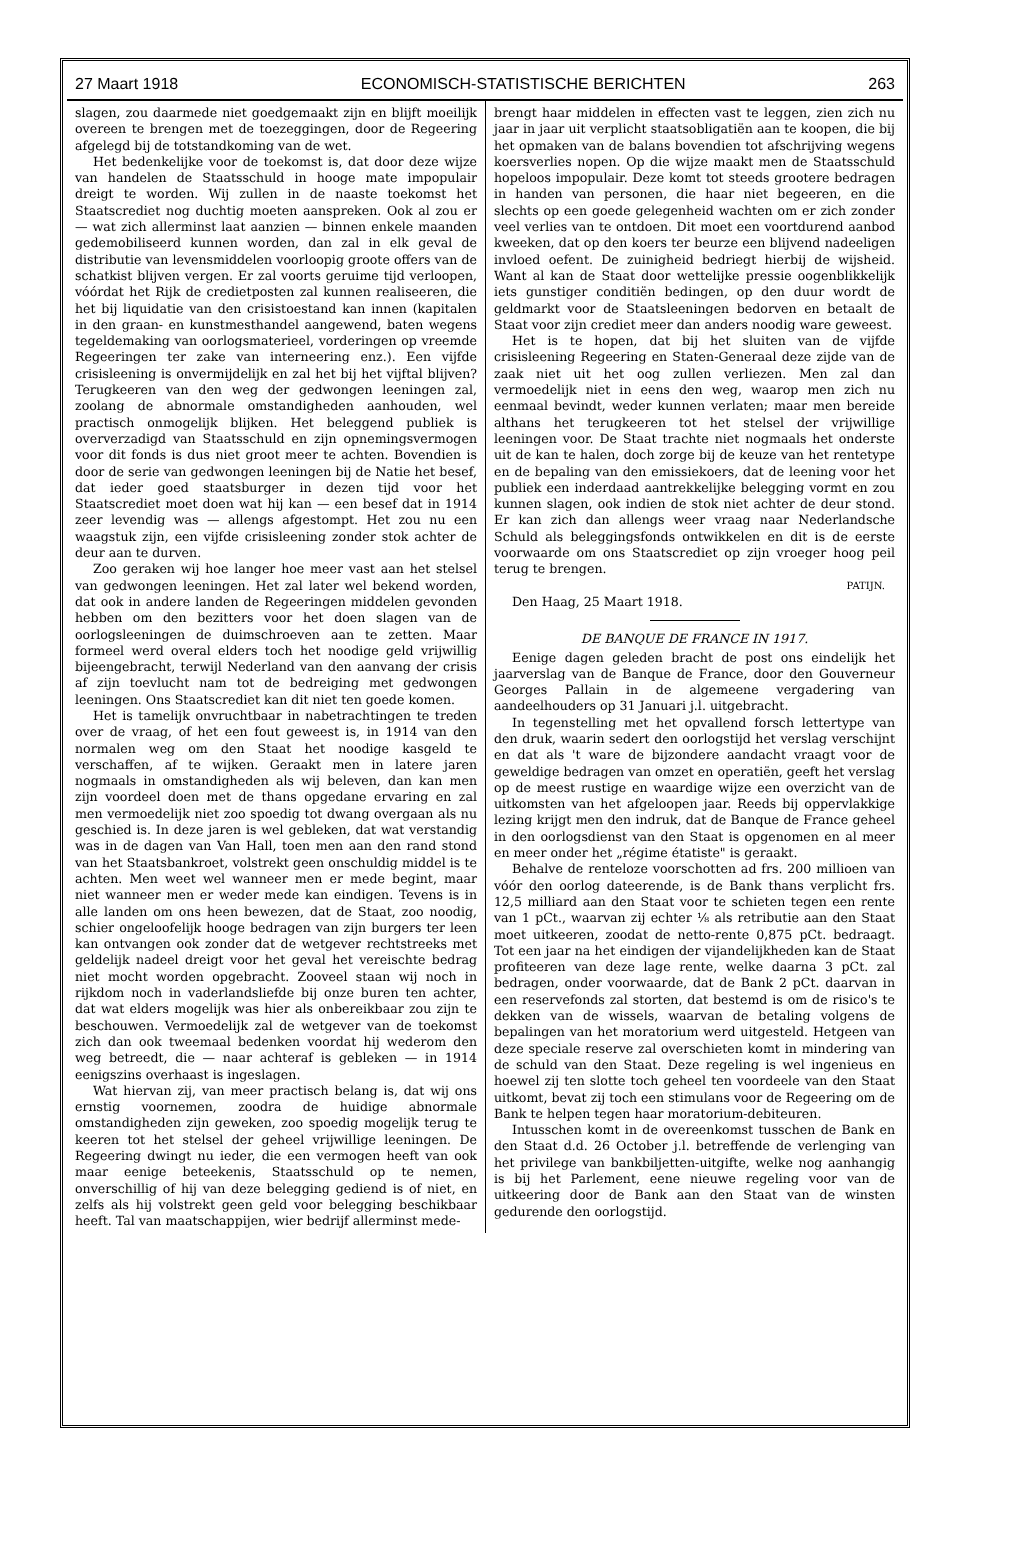27 Maart 1918 ECONOMISCH-STATISTISCHE BERICHTEN 263
slagen, zou daarmede niet goedgemaakt zijn en blijft moeilijk overeen te brengen met de toezeggingen, door de Regeering afgelegd bij de totstandkoming van de wet.
Het bedenkelijke voor de toekomst is, dat door deze wijze van handelen de Staatsschuld in hooge mate impopulair dreigt te worden. Wij zullen in de naaste toekomst het Staatscrediet nog duchtig moeten aanspreken. Ook al zou er — wat zich allerminst laat aanzien — binnen enkele maanden gedemobiliseerd kunnen worden, dan zal in elk geval de distributie van levensmiddelen voorloopig groote offers van de schatkist blijven vergen. Er zal voorts geruime tijd verloopen, vóórdat het Rijk de credietposten zal kunnen realiseeren, die het bij liquidatie van den crisistoestand kan innen (kapitalen in den graan- en kunstmesthandel aangewend, baten wegens tegeldemaking van oorlogsmaterieel, vorderingen op vreemde Regeeringen ter zake van interneering enz.). Een vijfde crisisleening is onvermijdelijk en zal het bij het vijftal blijven? Terugkeeren van den weg der gedwongen leeningen zal, zoolang de abnormale omstandigheden aanhouden, wel practisch onmogelijk blijken. Het beleggend publiek is oververzadigd van Staatsschuld en zijn opnemingsvermogen voor dit fonds is dus niet groot meer te achten. Bovendien is door de serie van gedwongen leeningen bij de Natie het besef, dat ieder goed staatsburger in dezen tijd voor het Staatscrediet moet doen wat hij kan — een besef dat in 1914 zeer levendig was — allengs afgestompt. Het zou nu een waagstuk zijn, een vijfde crisisleening zonder stok achter de deur aan te durven.
Zoo geraken wij hoe langer hoe meer vast aan het stelsel van gedwongen leeningen. Het zal later wel bekend worden, dat ook in andere landen de Regeeringen middelen gevonden hebben om den bezitters voor het doen slagen van de oorlogsleeningen de duimschroeven aan te zetten. Maar formeel werd overal elders toch het noodige geld vrijwillig bijeengebracht, terwijl Nederland van den aanvang der crisis af zijn toevlucht nam tot de bedreiging met gedwongen leeningen. Ons Staatscrediet kan dit niet ten goede komen.
Het is tamelijk onvruchtbaar in nabetrachtingen te treden over de vraag, of het een fout geweest is, in 1914 van den normalen weg om den Staat het noodige kasgeld te verschaffen, af te wijken. Geraakt men in latere jaren nogmaals in omstandigheden als wij beleven, dan kan men zijn voordeel doen met de thans opgedane ervaring en zal men vermoedelijk niet zoo spoedig tot dwang overgaan als nu geschied is. In deze jaren is wel gebleken, dat wat verstandig was in de dagen van Van Hall, toen men aan den rand stond van het Staatsbankroet, volstrekt geen onschuldig middel is te achten. Men weet wel wanneer men er mede begint, maar niet wanneer men er weder mede kan eindigen. Tevens is in alle landen om ons heen bewezen, dat de Staat, zoo noodig, schier ongeloofelijk hooge bedragen van zijn burgers ter leen kan ontvangen ook zonder dat de wetgever rechtstreeks met geldelijk nadeel dreigt voor het geval het vereischte bedrag niet mocht worden opgebracht. Zooveel staan wij noch in rijkdom noch in vaderlandsliefde bij onze buren ten achter, dat wat elders mogelijk was hier als onbereikbaar zou zijn te beschouwen. Vermoedelijk zal de wetgever van de toekomst zich dan ook tweemaal bedenken voordat hij wederom den weg betreedt, die — naar achteraf is gebleken — in 1914 eenigszins overhaast is ingeslagen.
Wat hiervan zij, van meer practisch belang is, dat wij ons ernstig voornemen, zoodra de huidige abnormale omstandigheden zijn geweken, zoo spoedig mogelijk terug te keeren tot het stelsel der geheel vrijwillige leeningen. De Regeering dwingt nu ieder, die een vermogen heeft van ook maar eenige beteekenis, Staatsschuld op te nemen, onverschillig of hij van deze belegging gediend is of niet, en zelfs als hij volstrekt geen geld voor belegging beschikbaar heeft. Tal van maatschappijen, wier bedrijf allerminst mede-
brengt haar middelen in effecten vast te leggen, zien zich nu jaar in jaar uit verplicht staatsobligatiën aan te koopen, die bij het opmaken van de balans bovendien tot afschrijving wegens koersverlies nopen. Op die wijze maakt men de Staatsschuld hopeloos impopulair. Deze komt tot steeds grootere bedragen in handen van personen, die haar niet begeeren, en die slechts op een goede gelegenheid wachten om er zich zonder veel verlies van te ontdoen. Dit moet een voortdurend aanbod kweeken, dat op den koers ter beurze een blijvend nadeeligen invloed oefent. De zuinigheid bedriegt hierbij de wijsheid. Want al kan de Staat door wettelijke pressie oogenblikkelijk iets gunstiger conditiën bedingen, op den duur wordt de geldmarkt voor de Staatsleeningen bedorven en betaalt de Staat voor zijn crediet meer dan anders noodig ware geweest.
Het is te hopen, dat bij het sluiten van de vijfde crisisleening Regeering en Staten-Generaal deze zijde van de zaak niet uit het oog zullen verliezen. Men zal dan vermoedelijk niet in eens den weg, waarop men zich nu eenmaal bevindt, weder kunnen verlaten; maar men bereide althans het terugkeeren tot het stelsel der vrijwillige leeningen voor. De Staat trachte niet nogmaals het onderste uit de kan te halen, doch zorge bij de keuze van het rentetype en de bepaling van den emissiekoers, dat de leening voor het publiek een inderdaad aantrekkelijke belegging vormt en zou kunnen slagen, ook indien de stok niet achter de deur stond. Er kan zich dan allengs weer vraag naar Nederlandsche Schuld als beleggingsfonds ontwikkelen en dit is de eerste voorwaarde om ons Staatscrediet op zijn vroeger hoog peil terug te brengen.
PATIJN.
Den Haag, 25 Maart 1918.
DE BANQUE DE FRANCE IN 1917.
Eenige dagen geleden bracht de post ons eindelijk het jaarverslag van de Banque de France, door den Gouverneur Georges Pallain in de algemeene vergadering van aandeelhouders op 31 Januari j.l. uitgebracht.
In tegenstelling met het opvallend forsch lettertype van den druk, waarin sedert den oorlogstijd het verslag verschijnt en dat als 't ware de bijzondere aandacht vraagt voor de geweldige bedragen van omzet en operatiën, geeft het verslag op de meest rustige en waardige wijze een overzicht van de uitkomsten van het afgeloopen jaar. Reeds bij oppervlakkige lezing krijgt men den indruk, dat de Banque de France geheel in den oorlogsdienst van den Staat is opgenomen en al meer en meer onder het „régime étatiste" is geraakt.
Behalve de renteloze voorschotten ad frs. 200 millioen van vóór den oorlog dateerende, is de Bank thans verplicht frs. 12,5 milliard aan den Staat voor te schieten tegen een rente van 1 pCt., waarvan zij echter ⅛ als retributie aan den Staat moet uitkeeren, zoodat de netto-rente 0,875 pCt. bedraagt. Tot een jaar na het eindigen der vijandelijkheden kan de Staat profiteeren van deze lage rente, welke daarna 3 pCt. zal bedragen, onder voorwaarde, dat de Bank 2 pCt. daarvan in een reservefonds zal storten, dat bestemd is om de risico's te dekken van de wissels, waarvan de betaling volgens de bepalingen van het moratorium werd uitgesteld. Hetgeen van deze speciale reserve zal overschieten komt in mindering van de schuld van den Staat. Deze regeling is wel ingenieus en hoewel zij ten slotte toch geheel ten voordeele van den Staat uitkomt, bevat zij toch een stimulans voor de Regeering om de Bank te helpen tegen haar moratorium-debiteuren.
Intusschen komt in de overeenkomst tusschen de Bank en den Staat d.d. 26 October j.l. betreffende de verlenging van het privilege van bankbiljetten-uitgifte, welke nog aanhangig is bij het Parlement, eene nieuwe regeling voor van de uitkeering door de Bank aan den Staat van de winsten gedurende den oorlogstijd.